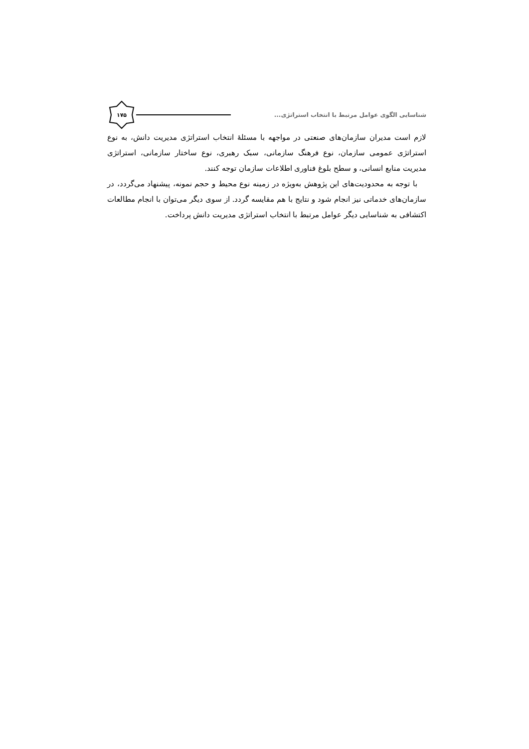شناسایی الگوی عوامل مرتبط با انتخاب استراتژی...
۱۷۵
لازم است مدیران سازمان‌های صنعتی در مواجهه با مسئلهٔ انتخاب استراتژی مدیریت دانش، به نوع استراتژی عمومی سازمان، نوع فرهنگ سازمانی، سبک رهبری، نوع ساختار سازمانی، استراتژی مدیریت منابع انسانی، و سطح بلوغ فناوری اطلاعات سازمان توجه کنند.
با توجه به محدودیت‌های این پژوهش به‌ویژه در زمینه نوع محیط و حجم نمونه، پیشنهاد می‌گردد، در سازمان‌های خدماتی نیز انجام شود و نتایج با هم مقایسه گردد. از سوی دیگر می‌توان با انجام مطالعات اکتشافی به شناسایی دیگر عوامل مرتبط با انتخاب استراتژی مدیریت دانش پرداخت.